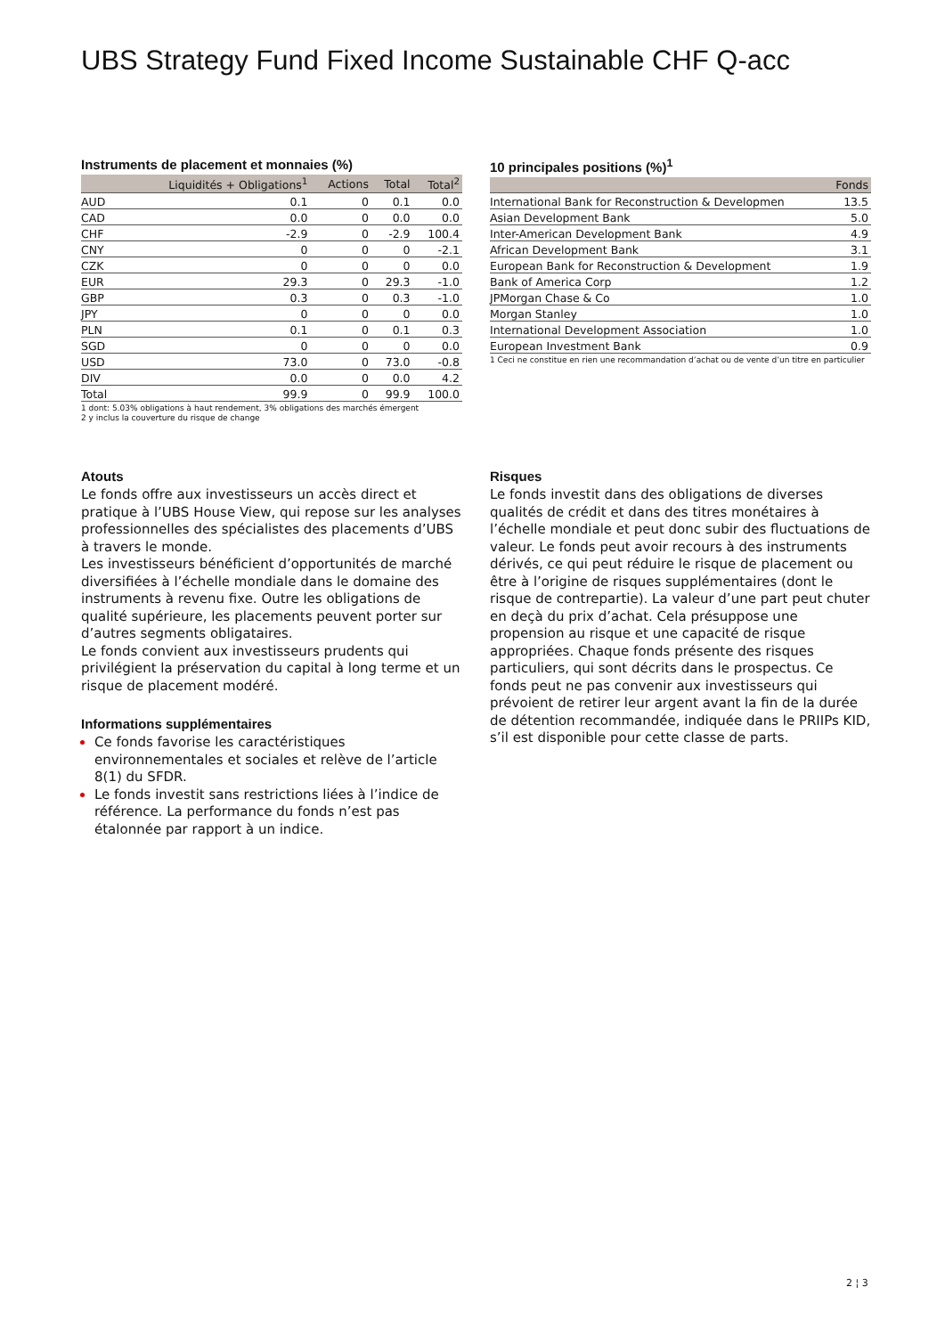UBS Strategy Fund Fixed Income Sustainable CHF Q-acc
Instruments de placement et monnaies (%)
| | Liquidités + Obligations<sup>1</sup> | Actions | Total | Total<sup>2</sup> |
| --- | --- | --- | --- | --- |
| AUD | 0.1 | 0 | 0.1 | 0.0 |
| CAD | 0.0 | 0 | 0.0 | 0.0 |
| CHF | -2.9 | 0 | -2.9 | 100.4 |
| CNY | 0 | 0 | 0 | -2.1 |
| CZK | 0 | 0 | 0 | 0.0 |
| EUR | 29.3 | 0 | 29.3 | -1.0 |
| GBP | 0.3 | 0 | 0.3 | -1.0 |
| JPY | 0 | 0 | 0 | 0.0 |
| PLN | 0.1 | 0 | 0.1 | 0.3 |
| SGD | 0 | 0 | 0 | 0.0 |
| USD | 73.0 | 0 | 73.0 | -0.8 |
| DIV | 0.0 | 0 | 0.0 | 4.2 |
| Total | 99.9 | 0 | 99.9 | 100.0 |
1 dont: 5.03% obligations à haut rendement, 3% obligations des marchés émergent
2 y inclus la couverture du risque de change
10 principales positions (%)<sup>1</sup>
| | Fonds |
| --- | --- |
| International Bank for Reconstruction & Developmen | 13.5 |
| Asian Development Bank | 5.0 |
| Inter-American Development Bank | 4.9 |
| African Development Bank | 3.1 |
| European Bank for Reconstruction & Development | 1.9 |
| Bank of America Corp | 1.2 |
| JPMorgan Chase & Co | 1.0 |
| Morgan Stanley | 1.0 |
| International Development Association | 1.0 |
| European Investment Bank | 0.9 |
1 Ceci ne constitue en rien une recommandation d’achat ou de vente d’un titre en particulier
Atouts
Le fonds offre aux investisseurs un accès direct et pratique à l’UBS House View, qui repose sur les analyses professionnelles des spécialistes des placements d’UBS à travers le monde.
Les investisseurs bénéficient d’opportunités de marché diversifiées à l’échelle mondiale dans le domaine des instruments à revenu fixe. Outre les obligations de qualité supérieure, les placements peuvent porter sur d’autres segments obligataires.
Le fonds convient aux investisseurs prudents qui privilégient la préservation du capital à long terme et un risque de placement modéré.
Informations supplémentaires
Ce fonds favorise les caractéristiques environnementales et sociales et relève de l’article 8(1) du SFDR.
Le fonds investit sans restrictions liées à l’indice de référence. La performance du fonds n’est pas étalonnée par rapport à un indice.
Risques
Le fonds investit dans des obligations de diverses qualités de crédit et dans des titres monétaires à l’échelle mondiale et peut donc subir des fluctuations de valeur. Le fonds peut avoir recours à des instruments dérivés, ce qui peut réduire le risque de placement ou être à l’origine de risques supplémentaires (dont le risque de contrepartie). La valeur d’une part peut chuter en deçà du prix d’achat. Cela présuppose une propension au risque et une capacité de risque appropriées. Chaque fonds présente des risques particuliers, qui sont décrits dans le prospectus. Ce fonds peut ne pas convenir aux investisseurs qui prévoient de retirer leur argent avant la fin de la durée de détention recommandée, indiquée dans le PRIIPs KID, s’il est disponible pour cette classe de parts.
2 ¦ 3